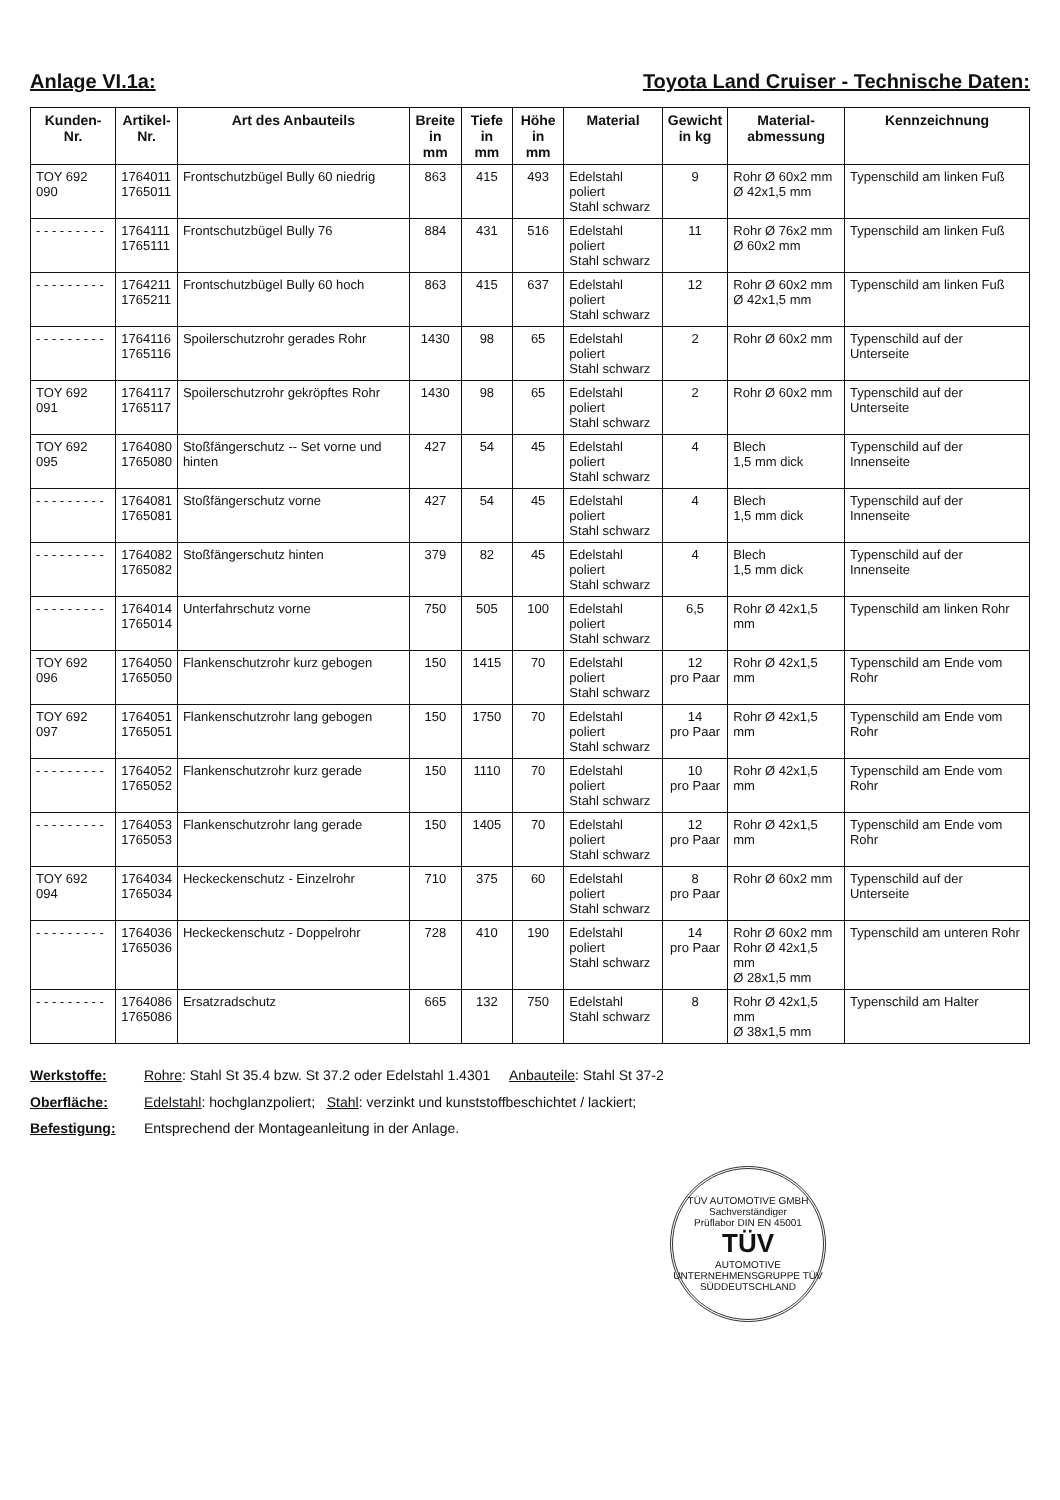Anlage VI.1a: Toyota Land Cruiser - Technische Daten:
| Kunden- Nr. | Artikel- Nr. | Art des Anbauteils | Breite in mm | Tiefe in mm | Höhe in mm | Material | Gewicht in kg | Material- abmessung | Kennzeichnung |
| --- | --- | --- | --- | --- | --- | --- | --- | --- | --- |
| TOY 692 090 | 1764011 1765011 | Frontschutzbügel Bully 60 niedrig | 863 | 415 | 493 | Edelstahl poliert Stahl schwarz | 9 | Rohr Ø 60x2 mm Ø 42x1,5 mm | Typenschild am linken Fuß |
| - - - - - - - - - | 1764111 1765111 | Frontschutzbügel Bully 76 | 884 | 431 | 516 | Edelstahl poliert Stahl schwarz | 11 | Rohr Ø 76x2 mm Ø 60x2 mm | Typenschild am linken Fuß |
| - - - - - - - - - | 1764211 1765211 | Frontschutzbügel Bully 60 hoch | 863 | 415 | 637 | Edelstahl poliert Stahl schwarz | 12 | Rohr Ø 60x2 mm Ø 42x1,5 mm | Typenschild am linken Fuß |
| - - - - - - - - - | 1764116 1765116 | Spoilerschutzrohr gerades Rohr | 1430 | 98 | 65 | Edelstahl poliert Stahl schwarz | 2 | Rohr Ø 60x2 mm | Typenschild auf der Unterseite |
| TOY 692 091 | 1764117 1765117 | Spoilerschutzrohr gekröpftes Rohr | 1430 | 98 | 65 | Edelstahl poliert Stahl schwarz | 2 | Rohr Ø 60x2 mm | Typenschild auf der Unterseite |
| TOY 692 095 | 1764080 1765080 | Stoßfängerschutz -- Set vorne und hinten | 427 | 54 | 45 | Edelstahl poliert Stahl schwarz | 4 | Blech 1,5 mm dick | Typenschild auf der Innenseite |
| - - - - - - - - - | 1764081 1765081 | Stoßfängerschutz vorne | 427 | 54 | 45 | Edelstahl poliert Stahl schwarz | 4 | Blech 1,5 mm dick | Typenschild auf der Innenseite |
| - - - - - - - - - | 1764082 1765082 | Stoßfängerschutz hinten | 379 | 82 | 45 | Edelstahl poliert Stahl schwarz | 4 | Blech 1,5 mm dick | Typenschild auf der Innenseite |
| - - - - - - - - - | 1764014 1765014 | Unterfahrschutz vorne | 750 | 505 | 100 | Edelstahl poliert Stahl schwarz | 6,5 | Rohr Ø 42x1,5 mm | Typenschild am linken Rohr |
| TOY 692 096 | 1764050 1765050 | Flankenschutzrohr kurz gebogen | 150 | 1415 | 70 | Edelstahl poliert Stahl schwarz | 12 pro Paar | Rohr Ø 42x1,5 mm | Typenschild am Ende vom Rohr |
| TOY 692 097 | 1764051 1765051 | Flankenschutzrohr lang gebogen | 150 | 1750 | 70 | Edelstahl poliert Stahl schwarz | 14 pro Paar | Rohr Ø 42x1,5 mm | Typenschild am Ende vom Rohr |
| - - - - - - - - - | 1764052 1765052 | Flankenschutzrohr kurz gerade | 150 | 1110 | 70 | Edelstahl poliert Stahl schwarz | 10 pro Paar | Rohr Ø 42x1,5 mm | Typenschild am Ende vom Rohr |
| - - - - - - - - - | 1764053 1765053 | Flankenschutzrohr lang gerade | 150 | 1405 | 70 | Edelstahl poliert Stahl schwarz | 12 pro Paar | Rohr Ø 42x1,5 mm | Typenschild am Ende vom Rohr |
| TOY 692 094 | 1764034 1765034 | Heckeckenschutz - Einzelrohr | 710 | 375 | 60 | Edelstahl poliert Stahl schwarz | 8 pro Paar | Rohr Ø 60x2 mm | Typenschild auf der Unterseite |
| - - - - - - - - - | 1764036 1765036 | Heckeckenschutz - Doppelrohr | 728 | 410 | 190 | Edelstahl poliert Stahl schwarz | 14 pro Paar | Rohr Ø 60x2 mm Rohr Ø 42x1,5 mm Ø 28x1,5 mm | Typenschild am unteren Rohr |
| - - - - - - - - - | 1764086 1765086 | Ersatzradschutz | 665 | 132 | 750 | Edelstahl Stahl schwarz | 8 | Rohr Ø 42x1,5 mm Ø 38x1,5 mm | Typenschild am Halter |
Werkstoffe: Rohre: Stahl St 35.4 bzw. St 37.2 oder Edelstahl 1.4301 Anbauteile: Stahl St 37-2
Oberfläche: Edelstahl: hochglanzpoliert; Stahl: verzinkt und kunststoffbeschichtet / lackiert;
Befestigung: Entsprechend der Montageanleitung in der Anlage.
TÜV AUTOMOTIVE GMBH
Sachverständiger
Prüflabor DIN EN 45001
TÜV
AUTOMOTIVE
UNTERNEHMENSGRUPPE TÜV SÜDDEUTSCHLAND